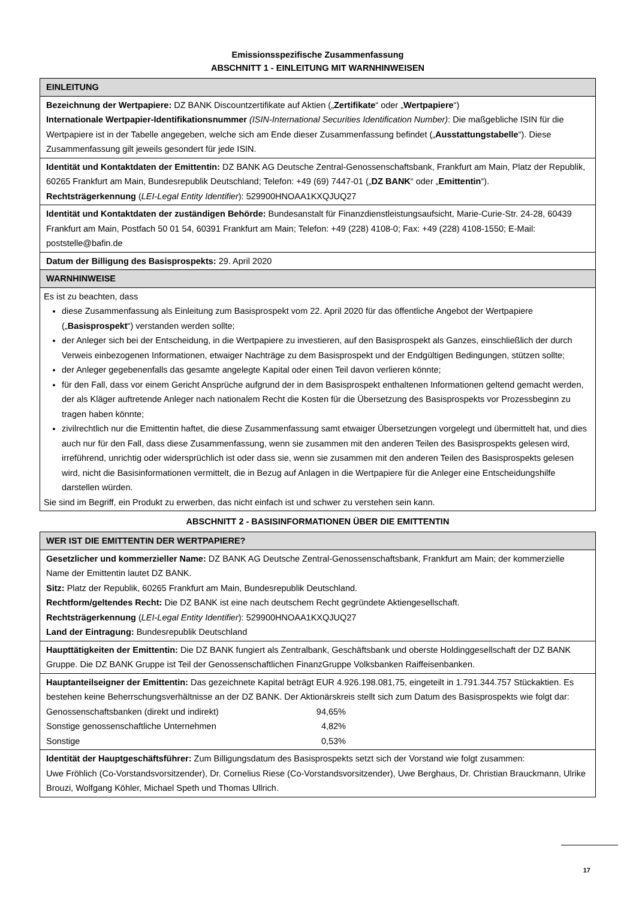Emissionsspezifische Zusammenfassung
ABSCHNITT 1 - EINLEITUNG MIT WARNHINWEISEN
| EINLEITUNG |
| Bezeichnung der Wertpapiere: DZ BANK Discountzertifikate auf Aktien („ Zertifikate “ oder „ Wertpapiere “) Internationale Wertpapier-Identifikationsnummer (ISIN-International Securities Identification Number) : Die maßgebliche ISIN für die Wertpapiere ist in der Tabelle angegeben, welche sich am Ende dieser Zusammenfassung befindet („ Ausstattungstabelle “). Diese Zusammenfassung gilt jeweils gesondert für jede ISIN. |
| Identität und Kontaktdaten der Emittentin: DZ BANK AG Deutsche Zentral-Genossenschaftsbank, Frankfurt am Main, Platz der Republik, 60265 Frankfurt am Main, Bundesrepublik Deutschland; Telefon: +49 (69) 7447-01 („ DZ BANK “ oder „ Emittentin “). Rechtsträgerkennung ( LEI-Legal Entity Identifier ): 529900HNOAA1KXQJUQ27 |
| Identität und Kontaktdaten der zuständigen Behörde: Bundesanstalt für Finanzdienstleistungsaufsicht, Marie-Curie-Str. 24-28, 60439 Frankfurt am Main, Postfach 50 01 54, 60391 Frankfurt am Main; Telefon: +49 (228) 4108-0; Fax: +49 (228) 4108-1550; E-Mail: poststelle@bafin.de |
| Datum der Billigung des Basisprospekts: 29. April 2020 |
| WARNHINWEISE |
| Es ist zu beachten, dass diese Zusammenfassung als Einleitung zum Basisprospekt vom 22. April 2020 für das öffentliche Angebot der Wertpapiere („ Basisprospekt “) verstanden werden sollte; der Anleger sich bei der Entscheidung, in die Wertpapiere zu investieren, auf den Basisprospekt als Ganzes, einschließlich der durch Verweis einbezogenen Informationen, etwaiger Nachträge zu dem Basisprospekt und der Endgültigen Bedingungen, stützen sollte; der Anleger gegebenenfalls das gesamte angelegte Kapital oder einen Teil davon verlieren könnte; für den Fall, dass vor einem Gericht Ansprüche aufgrund der in dem Basisprospekt enthaltenen Informationen geltend gemacht werden, der als Kläger auftretende Anleger nach nationalem Recht die Kosten für die Übersetzung des Basisprospekts vor Prozessbeginn zu tragen haben könnte; zivilrechtlich nur die Emittentin haftet, die diese Zusammenfassung samt etwaiger Übersetzungen vorgelegt und übermittelt hat, und dies auch nur für den Fall, dass diese Zusammenfassung, wenn sie zusammen mit den anderen Teilen des Basisprospekts gelesen wird, irreführend, unrichtig oder widersprüchlich ist oder dass sie, wenn sie zusammen mit den anderen Teilen des Basisprospekts gelesen wird, nicht die Basisinformationen vermittelt, die in Bezug auf Anlagen in die Wertpapiere für die Anleger eine Entscheidungshilfe darstellen würden. Sie sind im Begriff, ein Produkt zu erwerben, das nicht einfach ist und schwer zu verstehen sein kann. |
ABSCHNITT 2 - BASISINFORMATIONEN ÜBER DIE EMITTENTIN
| WER IST DIE EMITTENTIN DER WERTPAPIERE? |
| Gesetzlicher und kommerzieller Name: DZ BANK AG Deutsche Zentral-Genossenschaftsbank, Frankfurt am Main; der kommerzielle Name der Emittentin lautet DZ BANK. Sitz: Platz der Republik, 60265 Frankfurt am Main, Bundesrepublik Deutschland. Rechtform/geltendes Recht: Die DZ BANK ist eine nach deutschem Recht gegründete Aktiengesellschaft. Rechtsträgerkennung ( LEI-Legal Entity Identifier ): 529900HNOAA1KXQJUQ27 Land der Eintragung: Bundesrepublik Deutschland |
| Haupttätigkeiten der Emittentin: Die DZ BANK fungiert als Zentralbank, Geschäftsbank und oberste Holdinggesellschaft der DZ BANK Gruppe. Die DZ BANK Gruppe ist Teil der Genossenschaftlichen FinanzGruppe Volksbanken Raiffeisenbanken. |
| Hauptanteilseigner der Emittentin: Das gezeichnete Kapital beträgt EUR 4.926.198.081,75, eingeteilt in 1.791.344.757 Stückaktien. Es bestehen keine Beherrschungsverhältnisse an der DZ BANK. Der Aktionärskreis stellt sich zum Datum des Basisprospekts wie folgt dar: / Genossenschaftsbanken (direkt und indirekt) / 94,65% / / Sonstige genossenschaftliche Unternehmen / 4,82% / / Sonstige / 0,53% / |
| Identität der Hauptgeschäftsführer: Zum Billigungsdatum des Basisprospekts setzt sich der Vorstand wie folgt zusammen: Uwe Fröhlich (Co-Vorstandsvorsitzender), Dr. Cornelius Riese (Co-Vorstandsvorsitzender), Uwe Berghaus, Dr. Christian Brauckmann, Ulrike Brouzi, Wolfgang Köhler, Michael Speth und Thomas Ullrich. |
17